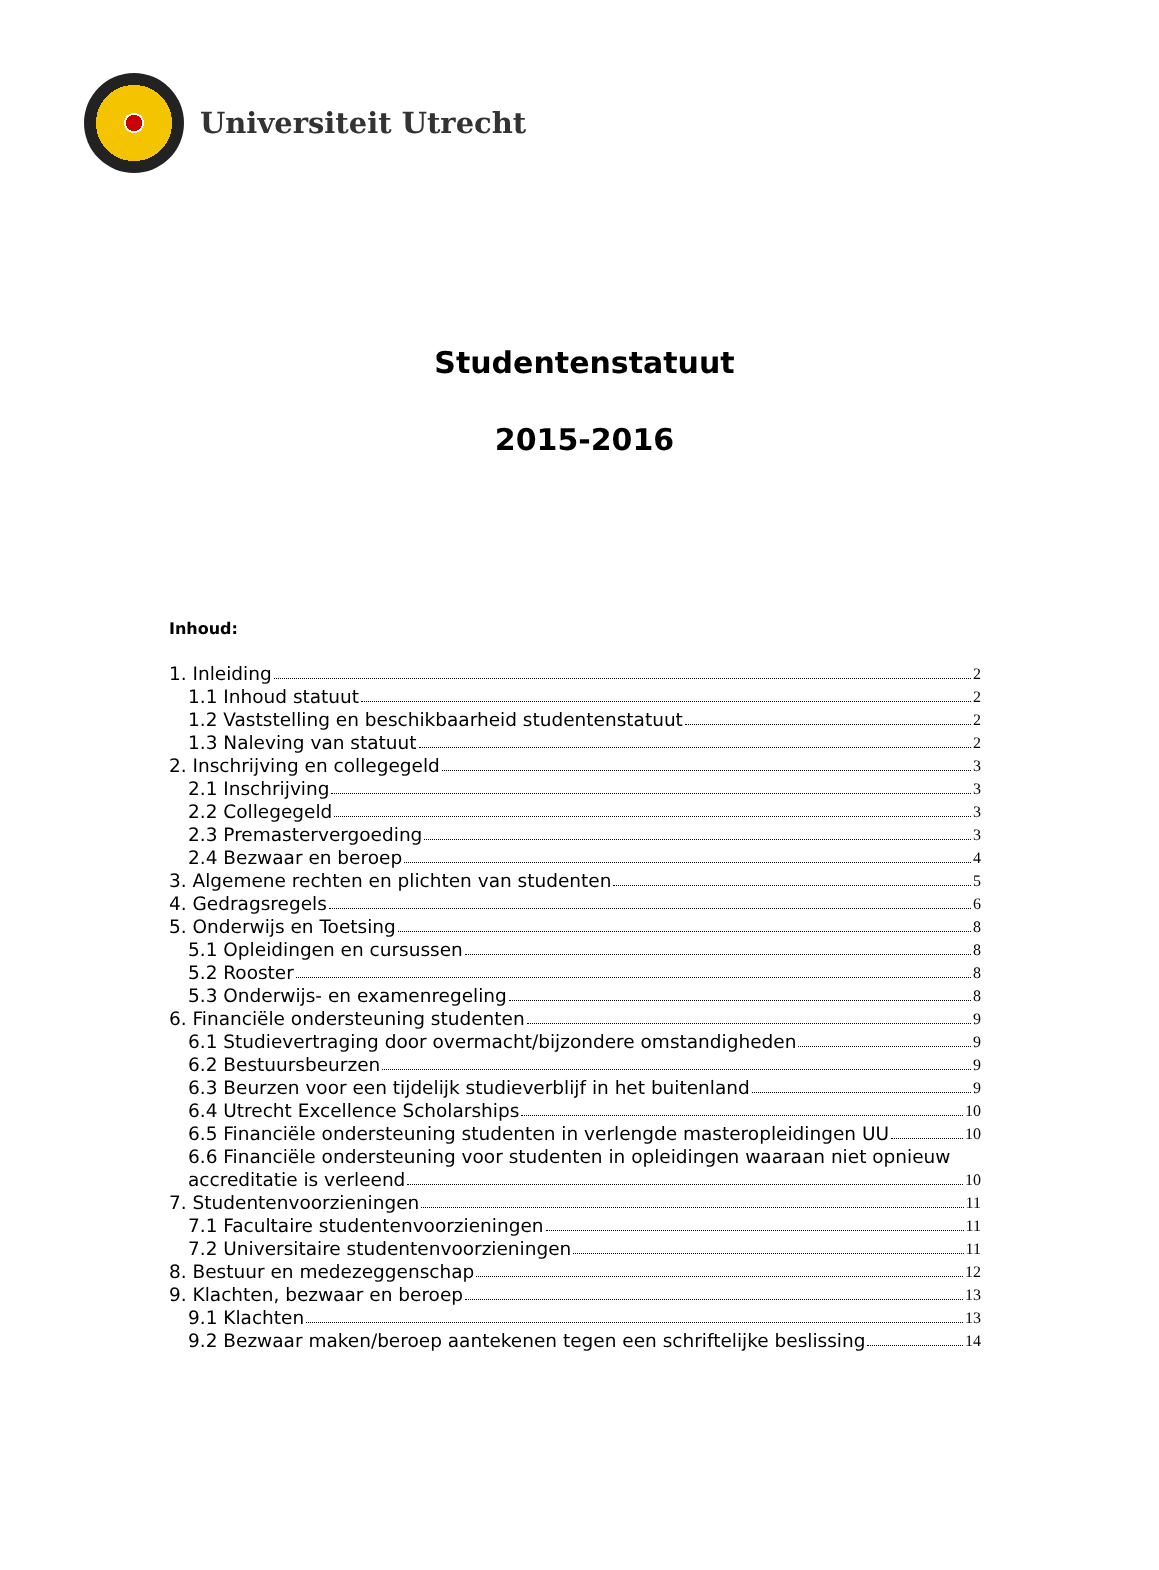Universiteit Utrecht
Studentenstatuut
2015-2016
Inhoud:
1. Inleiding 2
1.1 Inhoud statuut 2
1.2 Vaststelling en beschikbaarheid studentenstatuut 2
1.3 Naleving van statuut 2
2. Inschrijving en collegegeld 3
2.1 Inschrijving 3
2.2 Collegegeld 3
2.3 Premastervergoeding 3
2.4 Bezwaar en beroep 4
3. Algemene rechten en plichten van studenten 5
4. Gedragsregels 6
5. Onderwijs en Toetsing 8
5.1 Opleidingen en cursussen 8
5.2 Rooster 8
5.3 Onderwijs- en examenregeling 8
6. Financiële ondersteuning studenten 9
6.1 Studievertraging door overmacht/bijzondere omstandigheden 9
6.2 Bestuursbeurzen 9
6.3 Beurzen voor een tijdelijk studieverblijf in het buitenland 9
6.4 Utrecht Excellence Scholarships 10
6.5 Financiële ondersteuning studenten in verlengde masteropleidingen UU 10
6.6 Financiële ondersteuning voor studenten in opleidingen waaraan niet opnieuw
accreditatie is verleend 10
7. Studentenvoorzieningen 11
7.1 Facultaire studentenvoorzieningen 11
7.2 Universitaire studentenvoorzieningen 11
8. Bestuur en medezeggenschap 12
9. Klachten, bezwaar en beroep 13
9.1 Klachten 13
9.2 Bezwaar maken/beroep aantekenen tegen een schriftelijke beslissing 14